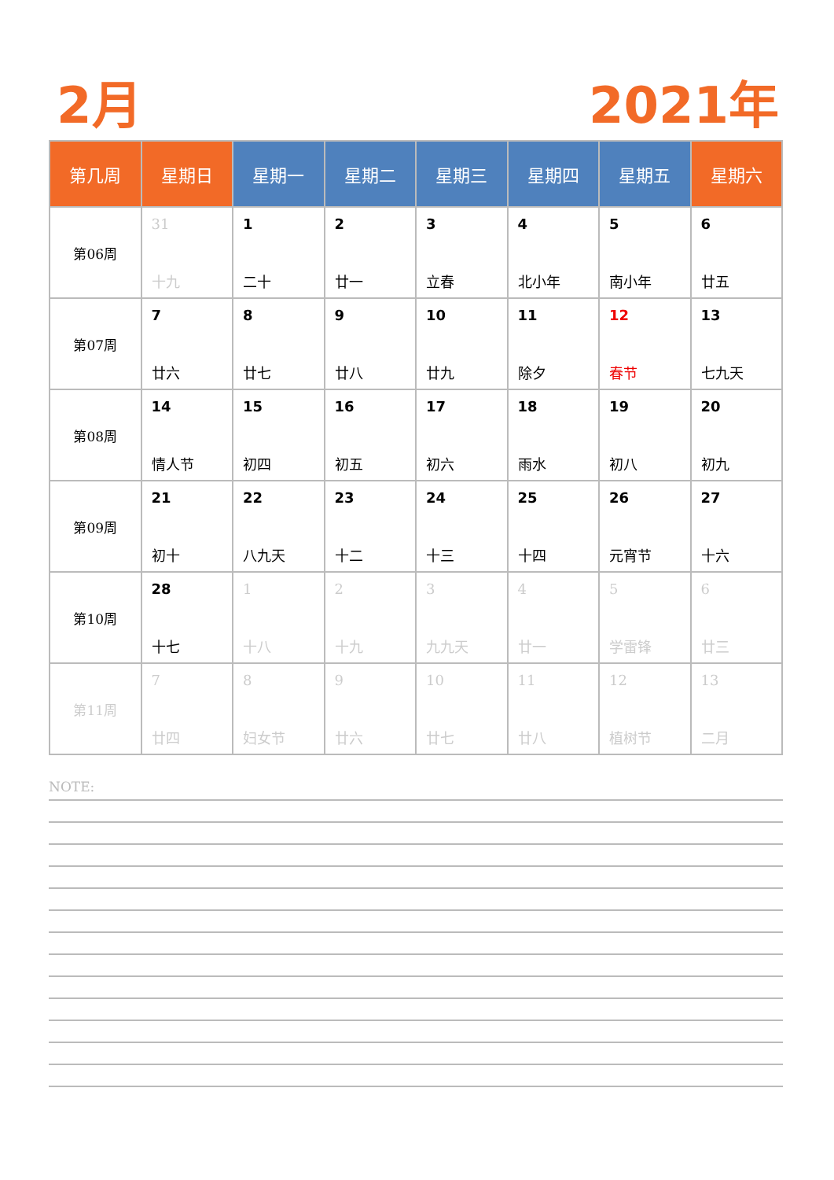2月 2021年
| 第几周 | 星期日 | 星期一 | 星期二 | 星期三 | 星期四 | 星期五 | 星期六 |
| --- | --- | --- | --- | --- | --- | --- | --- |
| 第06周 | 31 十九 | 1 二十 | 2 廿一 | 3 立春 | 4 北小年 | 5 南小年 | 6 廿五 |
| 第07周 | 7 廿六 | 8 廿七 | 9 廿八 | 10 廿九 | 11 除夕 | 12 春节 | 13 七九天 |
| 第08周 | 14 情人节 | 15 初四 | 16 初五 | 17 初六 | 18 雨水 | 19 初八 | 20 初九 |
| 第09周 | 21 初十 | 22 八九天 | 23 十二 | 24 十三 | 25 十四 | 26 元宵节 | 27 十六 |
| 第10周 | 28 十七 | 1 十八 | 2 十九 | 3 九九天 | 4 廿一 | 5 学雷锋 | 6 廿三 |
| 第11周 | 7 廿四 | 8 妇女节 | 9 廿六 | 10 廿七 | 11 廿八 | 12 植树节 | 13 二月 |
NOTE: